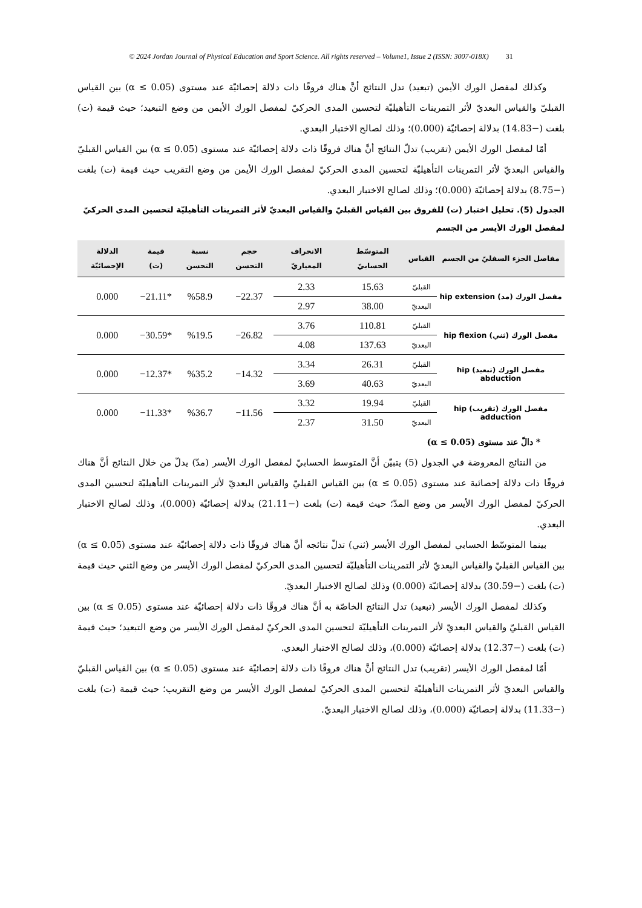© 2024 Jordan Journal of Physical Education and Sport Science. All rights reserved – Volume1, Issue 2 (ISSN: 3007-018X) 31
وكذلك لمفصل الورك الأيمن (تبعيد) تدل النتائج أنَّ هناك فروقًا ذات دلالة إحصائيّة عند مستوى (α ≤ 0.05) بين القياس القبليّ والقياس البعديّ لأثر التمرينات التأهيليّة لتحسين المدى الحركيّ لمفصل الورك الأيمن من وضع التبعيد؛ حيث قيمة (ت) بلغت (−14.83) بدلالة إحصائيّة (0.000)؛ وذلك لصالح الاختبار البعدي.
أمّا لمفصل الورك الأيمن (تقريب) تدلّ النتائج أنَّ هناك فروقًا ذات دلالة إحصائيّة عند مستوى (α ≤ 0.05) بين القياس القبليّ والقياس البعديّ لأثر التمرينات التأهيليّة لتحسين المدى الحركيّ لمفصل الورك الأيمن من وضع التقريب حيث قيمة (ت) بلغت (−8.75) بدلالة إحصائيّة (0.000)؛ وذلك لصالح الاختبار البعدي.
الجدول (5). تحليل اختبار (ت) للفروق بين القياس القبليّ والقياس البعديّ لأثر التمرينات التأهيليّة لتحسين المدى الحركيّ لمفصل الورك الأيسر من الجسم
| مفاصل الجزء السفليّ من الجسم | القياس | المتوسّط الحسابيّ | الانحراف المعياريّ | حجم التحسن | نسبة التحسن | قيمة (ت) | الدلالة الإحصائيّة |
| --- | --- | --- | --- | --- | --- | --- | --- |
| مفصل الورك (مد) hip extension | القبليّ | 15.63 | 2.33 | 22.37− | %58.9 | *21.11− | 0.000 |
| | البعديّ | 38.00 | 2.97 | | | | |
| مفصل الورك (ثني) hip flexion | القبليّ | 110.81 | 3.76 | 26.82− | %19.5 | *30.59− | 0.000 |
| | البعديّ | 137.63 | 4.08 | | | | |
| مفصل الورك (تبعيد) hip abduction | القبليّ | 26.31 | 3.34 | 14.32− | %35.2 | *12.37− | 0.000 |
| | البعديّ | 40.63 | 3.69 | | | | |
| مفصل الورك (تقريب) hip adduction | القبليّ | 19.94 | 3.32 | 11.56− | %36.7 | *11.33− | 0.000 |
| | البعديّ | 31.50 | 2.37 | | | | |
* دالّ عند مستوى (α ≤ 0.05)
من النتائج المعروضة في الجدول (5) يتبيّن أنَّ المتوسط الحسابيّ لمفصل الورك الأيسر (مدّ) يدلّ من خلال النتائج أنَّ هناك فروقًا ذات دلالة إحصائية عند مستوى (α ≤ 0.05) بين القياس القبليّ والقياس البعديّ لأثر التمرينات التأهيليّة لتحسين المدى الحركيّ لمفصل الورك الأيسر من وضع المدّ؛ حيث قيمة (ت) بلغت (−21.11) بدلالة إحصائيّة (0.000)، وذلك لصالح الاختبار البعدي.
بينما المتوسّط الحسابي لمفصل الورك الأيسر (ثني) تدلّ نتائجه أنَّ هناك فروقًا ذات دلالة إحصائيّة عند مستوى (α ≤ 0.05) بين القياس القبليّ والقياس البعديّ لأثر التمرينات التأهيليّة لتحسين المدى الحركيّ لمفصل الورك الأيسر من وضع الثني حيث قيمة (ت) بلغت (−30.59) بدلالة إحصائيّة (0.000) وذلك لصالح الاختبار البعديّ.
وكذلك لمفصل الورك الأيسر (تبعيد) تدل النتائج الخاصّة به أنَّ هناك فروقًا ذات دلالة إحصائيّة عند مستوى (α ≤ 0.05) بين القياس القبليّ والقياس البعديّ لأثر التمرينات التأهيليّة لتحسين المدى الحركيّ لمفصل الورك الأيسر من وضع التبعيد؛ حيث قيمة (ت) بلغت (−12.37) بدلالة إحصائيّة (0.000)، وذلك لصالح الاختبار البعدي.
أمّا لمفصل الورك الأيسر (تقريب) تدل النتائج أنَّ هناك فروقًا ذات دلالة إحصائيّة عند مستوى (α ≤ 0.05) بين القياس القبليّ والقياس البعديّ لأثر التمرينات التأهيليّة لتحسين المدى الحركيّ لمفصل الورك الأيسر من وضع التقريب؛ حيث قيمة (ت) بلغت (−11.33) بدلالة إحصائيّة (0.000)، وذلك لصالح الاختبار البعديّ.